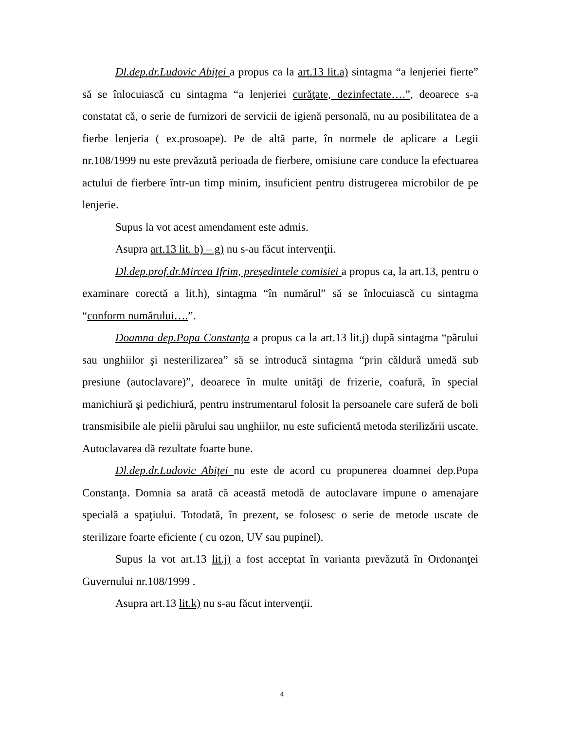Dl.dep.dr.Ludovic Abiţei a propus ca la art.13 lit.a) sintagma “a lenjeriei fierte” să se înlocuiască cu sintagma “a lenjeriei curăţate, dezinfectate….”, deoarece s-a constatat că, o serie de furnizori de servicii de igienă personală, nu au posibilitatea de a fierbe lenjeria ( ex.prosoape). Pe de altă parte, în normele de aplicare a Legii nr.108/1999 nu este prevăzută perioada de fierbere, omisiune care conduce la efectuarea actului de fierbere într-un timp minim, insuficient pentru distrugerea microbilor de pe lenjerie.
Supus la vot acest amendament este admis.
Asupra art.13 lit. b) – g) nu s-au făcut intervenţii.
Dl.dep.prof.dr.Mircea Ifrim, preşedintele comisiei a propus ca, la art.13, pentru o examinare corectă a lit.h), sintagma “în numărul” să se înlocuiască cu sintagma “conform numărului….”.
Doamna dep.Popa Constanţa a propus ca la art.13 lit.j) după sintagma “părului sau unghiilor şi nesterilizarea” să se introducă sintagma “prin căldură umedă sub presiune (autoclavare)”, deoarece în multe unităţi de frizerie, coafură, în special manichiură şi pedichiură, pentru instrumentarul folosit la persoanele care suferă de boli transmisibile ale pielii părului sau unghiilor, nu este suficientă metoda sterilizării uscate. Autoclavarea dă rezultate foarte bune.
Dl.dep.dr.Ludovic Abiţei nu este de acord cu propunerea doamnei dep.Popa Constanţa. Domnia sa arată că această metodă de autoclavare impune o amenajare specială a spaţiului. Totodată, în prezent, se folosesc o serie de metode uscate de sterilizare foarte eficiente ( cu ozon, UV sau pupinel).
Supus la vot art.13 lit.j) a fost acceptat în varianta prevăzută în Ordonanţei Guvernului nr.108/1999 .
Asupra art.13 lit.k) nu s-au făcut intervenţii.
4